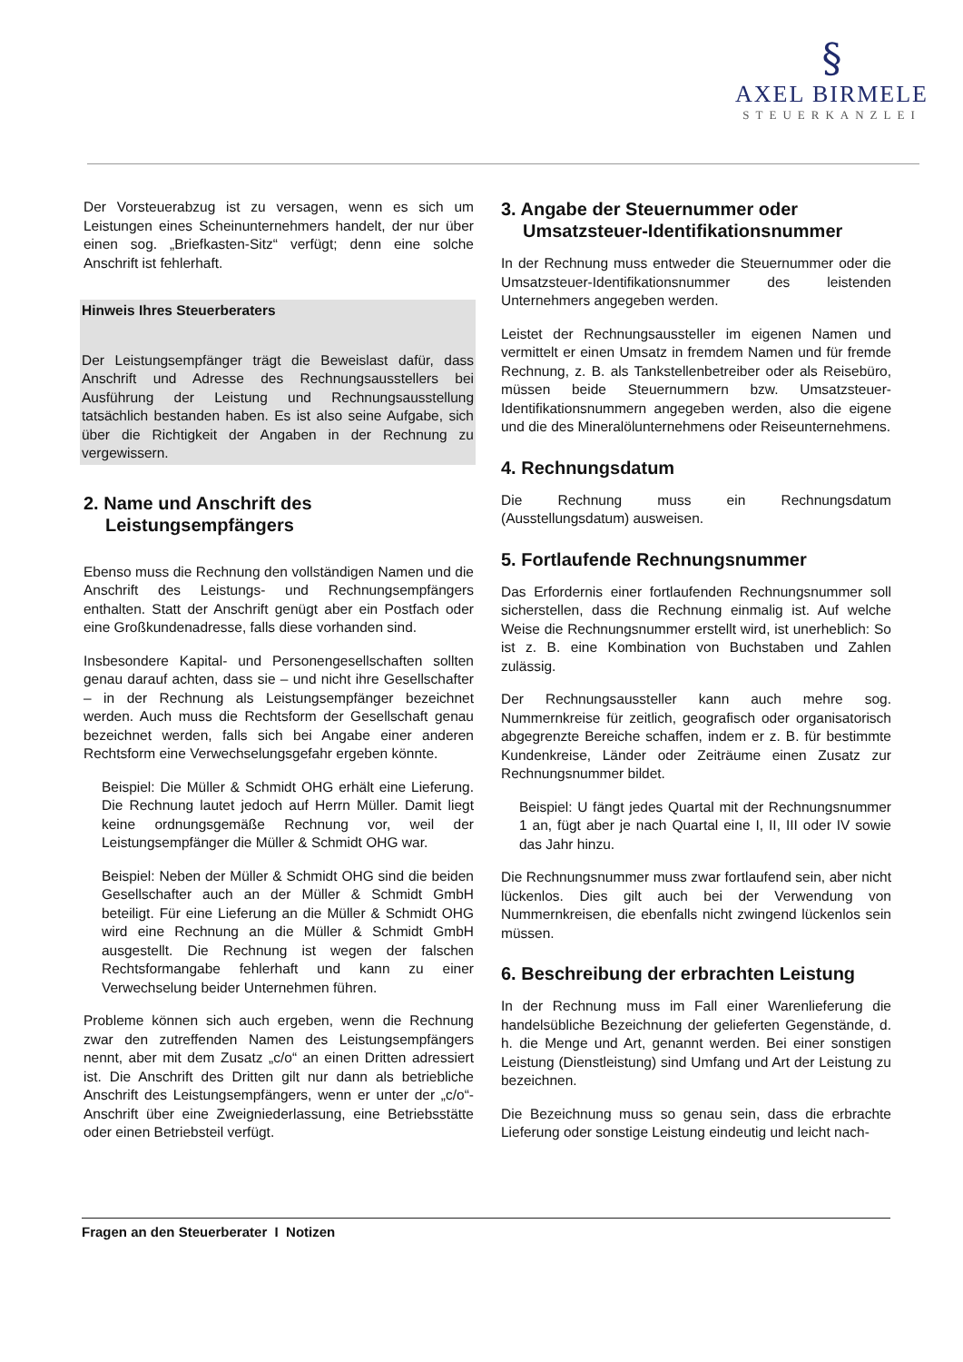§
AXEL BIRMELE
STEUERKANZLEI
Der Vorsteuerabzug ist zu versagen, wenn es sich um Leistungen eines Scheinunternehmers handelt, der nur über einen sog. „Briefkasten-Sitz“ verfügt; denn eine solche Anschrift ist fehlerhaft.
Hinweis Ihres Steuerberaters
Der Leistungsempfänger trägt die Beweislast dafür, dass Anschrift und Adresse des Rechnungsausstellers bei Ausführung der Leistung und Rechnungsausstellung tatsächlich bestanden haben. Es ist also seine Aufgabe, sich über die Richtigkeit der Angaben in der Rechnung zu vergewissern.
2. Name und Anschrift des Leistungsempfängers
Ebenso muss die Rechnung den vollständigen Namen und die Anschrift des Leistungs- und Rechnungsempfängers enthalten. Statt der Anschrift genügt aber ein Postfach oder eine Großkundenadresse, falls diese vorhanden sind.
Insbesondere Kapital- und Personengesellschaften sollten genau darauf achten, dass sie – und nicht ihre Gesellschafter – in der Rechnung als Leistungsempfänger bezeichnet werden. Auch muss die Rechtsform der Gesellschaft genau bezeichnet werden, falls sich bei Angabe einer anderen Rechtsform eine Verwechselungsgefahr ergeben könnte.
Beispiel: Die Müller & Schmidt OHG erhält eine Lieferung. Die Rechnung lautet jedoch auf Herrn Müller. Damit liegt keine ordnungsgemäße Rechnung vor, weil der Leistungsempfänger die Müller & Schmidt OHG war.
Beispiel: Neben der Müller & Schmidt OHG sind die beiden Gesellschafter auch an der Müller & Schmidt GmbH beteiligt. Für eine Lieferung an die Müller & Schmidt OHG wird eine Rechnung an die Müller & Schmidt GmbH ausgestellt. Die Rechnung ist wegen der falschen Rechtsformangabe fehlerhaft und kann zu einer Verwechselung beider Unternehmen führen.
Probleme können sich auch ergeben, wenn die Rechnung zwar den zutreffenden Namen des Leistungsempfängers nennt, aber mit dem Zusatz „c/o“ an einen Dritten adressiert ist. Die Anschrift des Dritten gilt nur dann als betriebliche Anschrift des Leistungsempfängers, wenn er unter der „c/o“-Anschrift über eine Zweigniederlassung, eine Betriebsstätte oder einen Betriebsteil verfügt.
3. Angabe der Steuernummer oder Umsatzsteuer-Identifikationsnummer
In der Rechnung muss entweder die Steuernummer oder die Umsatzsteuer-Identifikationsnummer des leistenden Unternehmers angegeben werden.
Leistet der Rechnungsaussteller im eigenen Namen und vermittelt er einen Umsatz in fremdem Namen und für fremde Rechnung, z. B. als Tankstellenbetreiber oder als Reisebüro, müssen beide Steuernummern bzw. Umsatzsteuer-Identifikationsnummern angegeben werden, also die eigene und die des Mineralölunternehmens oder Reiseunternehmens.
4. Rechnungsdatum
Die Rechnung muss ein Rechnungsdatum (Ausstellungsdatum) ausweisen.
5. Fortlaufende Rechnungsnummer
Das Erfordernis einer fortlaufenden Rechnungsnummer soll sicherstellen, dass die Rechnung einmalig ist. Auf welche Weise die Rechnungsnummer erstellt wird, ist unerheblich: So ist z. B. eine Kombination von Buchstaben und Zahlen zulässig.
Der Rechnungsaussteller kann auch mehre sog. Nummernkreise für zeitlich, geografisch oder organisatorisch abgegrenzte Bereiche schaffen, indem er z. B. für bestimmte Kundenkreise, Länder oder Zeiträume einen Zusatz zur Rechnungsnummer bildet.
Beispiel: U fängt jedes Quartal mit der Rechnungsnummer 1 an, fügt aber je nach Quartal eine I, II, III oder IV sowie das Jahr hinzu.
Die Rechnungsnummer muss zwar fortlaufend sein, aber nicht lückenlos. Dies gilt auch bei der Verwendung von Nummernkreisen, die ebenfalls nicht zwingend lückenlos sein müssen.
6. Beschreibung der erbrachten Leistung
In der Rechnung muss im Fall einer Warenlieferung die handelsübliche Bezeichnung der gelieferten Gegenstände, d. h. die Menge und Art, genannt werden. Bei einer sonstigen Leistung (Dienstleistung) sind Umfang und Art der Leistung zu bezeichnen.
Die Bezeichnung muss so genau sein, dass die erbrachte Lieferung oder sonstige Leistung eindeutig und leicht nach-
Fragen an den Steuerberater I Notizen